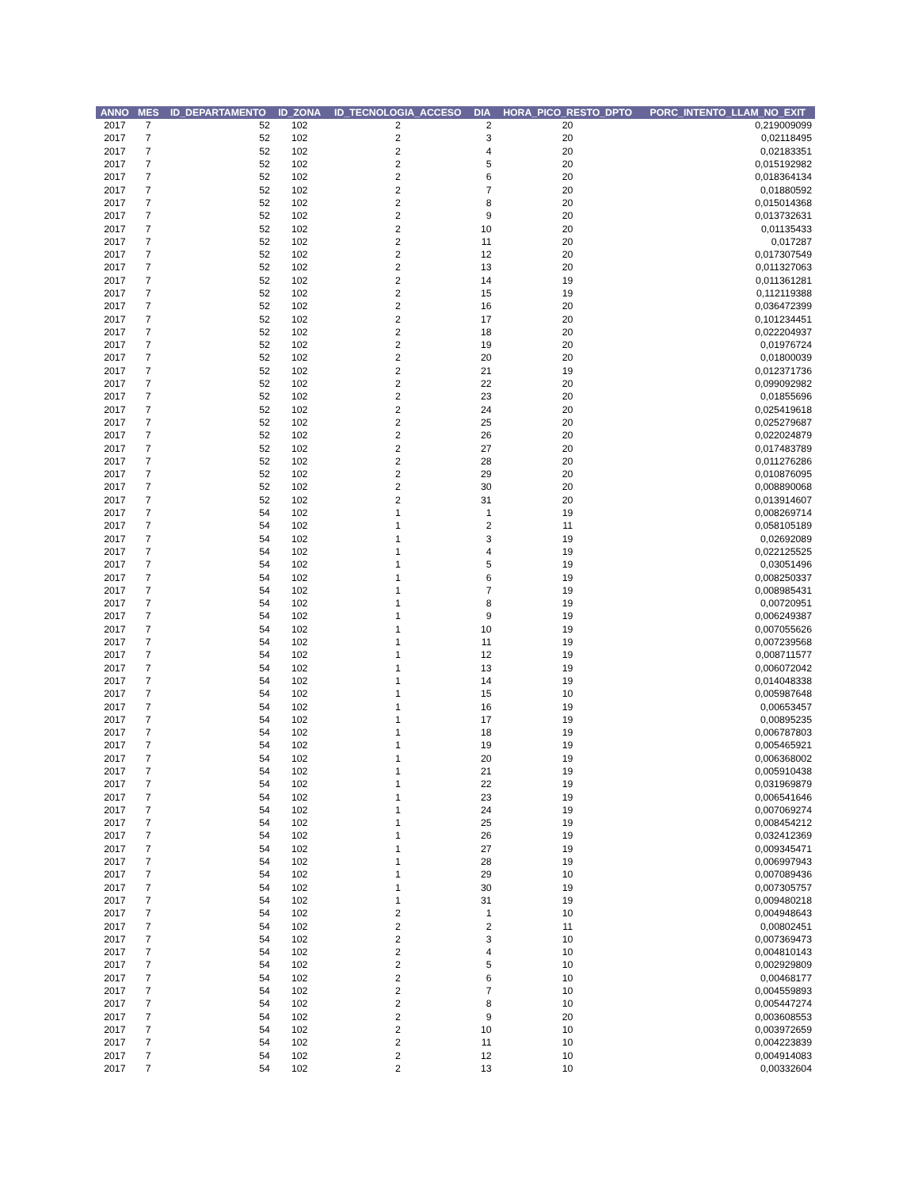| ANNO | MES | ID_DEPARTAMENTO | ID_ZONA | ID_TECNOLOGIA_ACCESO | DIA | HORA_PICO_RESTO_DPTO | PORC_INTENTO_LLAM_NO_EXIT |
| --- | --- | --- | --- | --- | --- | --- | --- |
| 2017 | 7 | 52 | 102 | 2 | 2 | 20 | 0,219009099 |
| 2017 | 7 | 52 | 102 | 2 | 3 | 20 | 0,02118495 |
| 2017 | 7 | 52 | 102 | 2 | 4 | 20 | 0,02183351 |
| 2017 | 7 | 52 | 102 | 2 | 5 | 20 | 0,015192982 |
| 2017 | 7 | 52 | 102 | 2 | 6 | 20 | 0,018364134 |
| 2017 | 7 | 52 | 102 | 2 | 7 | 20 | 0,01880592 |
| 2017 | 7 | 52 | 102 | 2 | 8 | 20 | 0,015014368 |
| 2017 | 7 | 52 | 102 | 2 | 9 | 20 | 0,013732631 |
| 2017 | 7 | 52 | 102 | 2 | 10 | 20 | 0,01135433 |
| 2017 | 7 | 52 | 102 | 2 | 11 | 20 | 0,017287 |
| 2017 | 7 | 52 | 102 | 2 | 12 | 20 | 0,017307549 |
| 2017 | 7 | 52 | 102 | 2 | 13 | 20 | 0,011327063 |
| 2017 | 7 | 52 | 102 | 2 | 14 | 19 | 0,011361281 |
| 2017 | 7 | 52 | 102 | 2 | 15 | 19 | 0,112119388 |
| 2017 | 7 | 52 | 102 | 2 | 16 | 20 | 0,036472399 |
| 2017 | 7 | 52 | 102 | 2 | 17 | 20 | 0,101234451 |
| 2017 | 7 | 52 | 102 | 2 | 18 | 20 | 0,022204937 |
| 2017 | 7 | 52 | 102 | 2 | 19 | 20 | 0,01976724 |
| 2017 | 7 | 52 | 102 | 2 | 20 | 20 | 0,01800039 |
| 2017 | 7 | 52 | 102 | 2 | 21 | 19 | 0,012371736 |
| 2017 | 7 | 52 | 102 | 2 | 22 | 20 | 0,099092982 |
| 2017 | 7 | 52 | 102 | 2 | 23 | 20 | 0,01855696 |
| 2017 | 7 | 52 | 102 | 2 | 24 | 20 | 0,025419618 |
| 2017 | 7 | 52 | 102 | 2 | 25 | 20 | 0,025279687 |
| 2017 | 7 | 52 | 102 | 2 | 26 | 20 | 0,022024879 |
| 2017 | 7 | 52 | 102 | 2 | 27 | 20 | 0,017483789 |
| 2017 | 7 | 52 | 102 | 2 | 28 | 20 | 0,011276286 |
| 2017 | 7 | 52 | 102 | 2 | 29 | 20 | 0,010876095 |
| 2017 | 7 | 52 | 102 | 2 | 30 | 20 | 0,008890068 |
| 2017 | 7 | 52 | 102 | 2 | 31 | 20 | 0,013914607 |
| 2017 | 7 | 54 | 102 | 1 | 1 | 19 | 0,008269714 |
| 2017 | 7 | 54 | 102 | 1 | 2 | 11 | 0,058105189 |
| 2017 | 7 | 54 | 102 | 1 | 3 | 19 | 0,02692089 |
| 2017 | 7 | 54 | 102 | 1 | 4 | 19 | 0,022125525 |
| 2017 | 7 | 54 | 102 | 1 | 5 | 19 | 0,03051496 |
| 2017 | 7 | 54 | 102 | 1 | 6 | 19 | 0,008250337 |
| 2017 | 7 | 54 | 102 | 1 | 7 | 19 | 0,008985431 |
| 2017 | 7 | 54 | 102 | 1 | 8 | 19 | 0,00720951 |
| 2017 | 7 | 54 | 102 | 1 | 9 | 19 | 0,006249387 |
| 2017 | 7 | 54 | 102 | 1 | 10 | 19 | 0,007055626 |
| 2017 | 7 | 54 | 102 | 1 | 11 | 19 | 0,007239568 |
| 2017 | 7 | 54 | 102 | 1 | 12 | 19 | 0,008711577 |
| 2017 | 7 | 54 | 102 | 1 | 13 | 19 | 0,006072042 |
| 2017 | 7 | 54 | 102 | 1 | 14 | 19 | 0,014048338 |
| 2017 | 7 | 54 | 102 | 1 | 15 | 10 | 0,005987648 |
| 2017 | 7 | 54 | 102 | 1 | 16 | 19 | 0,00653457 |
| 2017 | 7 | 54 | 102 | 1 | 17 | 19 | 0,00895235 |
| 2017 | 7 | 54 | 102 | 1 | 18 | 19 | 0,006787803 |
| 2017 | 7 | 54 | 102 | 1 | 19 | 19 | 0,005465921 |
| 2017 | 7 | 54 | 102 | 1 | 20 | 19 | 0,006368002 |
| 2017 | 7 | 54 | 102 | 1 | 21 | 19 | 0,005910438 |
| 2017 | 7 | 54 | 102 | 1 | 22 | 19 | 0,031969879 |
| 2017 | 7 | 54 | 102 | 1 | 23 | 19 | 0,006541646 |
| 2017 | 7 | 54 | 102 | 1 | 24 | 19 | 0,007069274 |
| 2017 | 7 | 54 | 102 | 1 | 25 | 19 | 0,008454212 |
| 2017 | 7 | 54 | 102 | 1 | 26 | 19 | 0,032412369 |
| 2017 | 7 | 54 | 102 | 1 | 27 | 19 | 0,009345471 |
| 2017 | 7 | 54 | 102 | 1 | 28 | 19 | 0,006997943 |
| 2017 | 7 | 54 | 102 | 1 | 29 | 10 | 0,007089436 |
| 2017 | 7 | 54 | 102 | 1 | 30 | 19 | 0,007305757 |
| 2017 | 7 | 54 | 102 | 1 | 31 | 19 | 0,009480218 |
| 2017 | 7 | 54 | 102 | 2 | 1 | 10 | 0,004948643 |
| 2017 | 7 | 54 | 102 | 2 | 2 | 11 | 0,00802451 |
| 2017 | 7 | 54 | 102 | 2 | 3 | 10 | 0,007369473 |
| 2017 | 7 | 54 | 102 | 2 | 4 | 10 | 0,004810143 |
| 2017 | 7 | 54 | 102 | 2 | 5 | 10 | 0,002929809 |
| 2017 | 7 | 54 | 102 | 2 | 6 | 10 | 0,00468177 |
| 2017 | 7 | 54 | 102 | 2 | 7 | 10 | 0,004559893 |
| 2017 | 7 | 54 | 102 | 2 | 8 | 10 | 0,005447274 |
| 2017 | 7 | 54 | 102 | 2 | 9 | 20 | 0,003608553 |
| 2017 | 7 | 54 | 102 | 2 | 10 | 10 | 0,003972659 |
| 2017 | 7 | 54 | 102 | 2 | 11 | 10 | 0,004223839 |
| 2017 | 7 | 54 | 102 | 2 | 12 | 10 | 0,004914083 |
| 2017 | 7 | 54 | 102 | 2 | 13 | 10 | 0,00332604 |